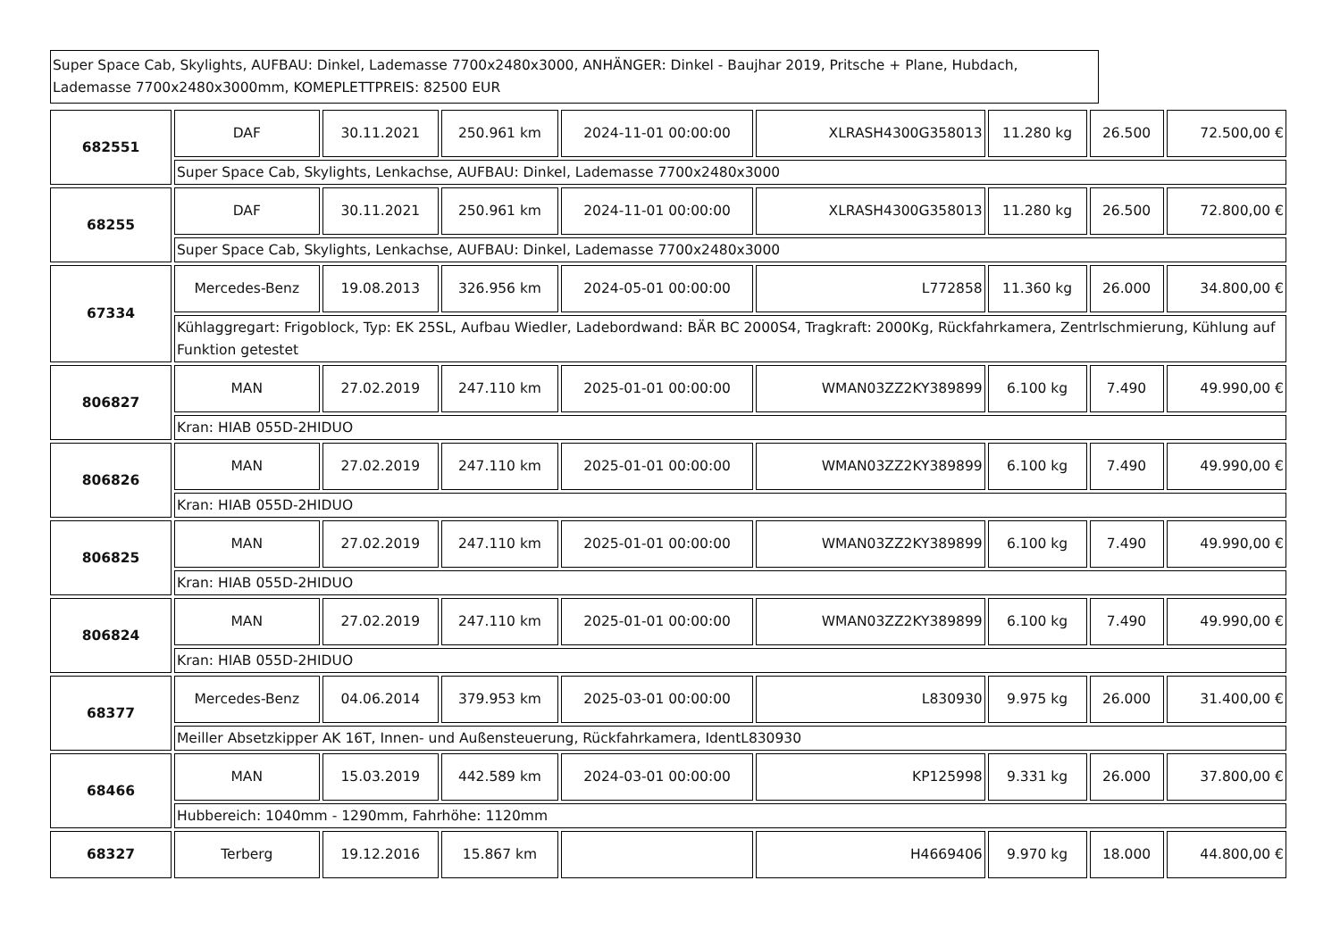Super Space Cab, Skylights, AUFBAU: Dinkel, Lademasse 7700x2480x3000, ANHÄNGER: Dinkel - Baujhar 2019, Pritsche + Plane, Hubdach, Lademasse 7700x2480x3000mm, KOMEPLETTPREIS: 82500 EUR
| 682551 | DAF | 30.11.2021 | 250.961 km | 2024-11-01 00:00:00 | XLRASH4300G358013 | 11.280 kg | 26.500 | 72.500,00 € |
| | Super Space Cab, Skylights, Lenkachse, AUFBAU: Dinkel, Lademasse 7700x2480x3000 | | | | | | | |
| 68255 | DAF | 30.11.2021 | 250.961 km | 2024-11-01 00:00:00 | XLRASH4300G358013 | 11.280 kg | 26.500 | 72.800,00 € |
| | Super Space Cab, Skylights, Lenkachse, AUFBAU: Dinkel, Lademasse 7700x2480x3000 | | | | | | | |
| 67334 | Mercedes-Benz | 19.08.2013 | 326.956 km | 2024-05-01 00:00:00 | L772858 | 11.360 kg | 26.000 | 34.800,00 € |
| | Kühlaggregart: Frigoblock, Typ: EK 25SL, Aufbau Wiedler, Ladebordwand: BÄR BC 2000S4, Tragkraft: 2000Kg, Rückfahrkamera, Zentrlschmierung, Kühlung auf Funktion getestet | | | | | | | |
| 806827 | MAN | 27.02.2019 | 247.110 km | 2025-01-01 00:00:00 | WMAN03ZZ2KY389899 | 6.100 kg | 7.490 | 49.990,00 € |
| | Kran: HIAB 055D-2HIDUO | | | | | | | |
| 806826 | MAN | 27.02.2019 | 247.110 km | 2025-01-01 00:00:00 | WMAN03ZZ2KY389899 | 6.100 kg | 7.490 | 49.990,00 € |
| | Kran: HIAB 055D-2HIDUO | | | | | | | |
| 806825 | MAN | 27.02.2019 | 247.110 km | 2025-01-01 00:00:00 | WMAN03ZZ2KY389899 | 6.100 kg | 7.490 | 49.990,00 € |
| | Kran: HIAB 055D-2HIDUO | | | | | | | |
| 806824 | MAN | 27.02.2019 | 247.110 km | 2025-01-01 00:00:00 | WMAN03ZZ2KY389899 | 6.100 kg | 7.490 | 49.990,00 € |
| | Kran: HIAB 055D-2HIDUO | | | | | | | |
| 68377 | Mercedes-Benz | 04.06.2014 | 379.953 km | 2025-03-01 00:00:00 | L830930 | 9.975 kg | 26.000 | 31.400,00 € |
| | Meiller Absetzkipper AK 16T, Innen- und Außensteuerung, Rückfahrkamera, IdentL830930 | | | | | | | |
| 68466 | MAN | 15.03.2019 | 442.589 km | 2024-03-01 00:00:00 | KP125998 | 9.331 kg | 26.000 | 37.800,00 € |
| | Hubbereich: 1040mm - 1290mm, Fahrhöhe: 1120mm | | | | | | | |
| 68327 | Terberg | 19.12.2016 | 15.867 km | | H4669406 | 9.970 kg | 18.000 | 44.800,00 € |